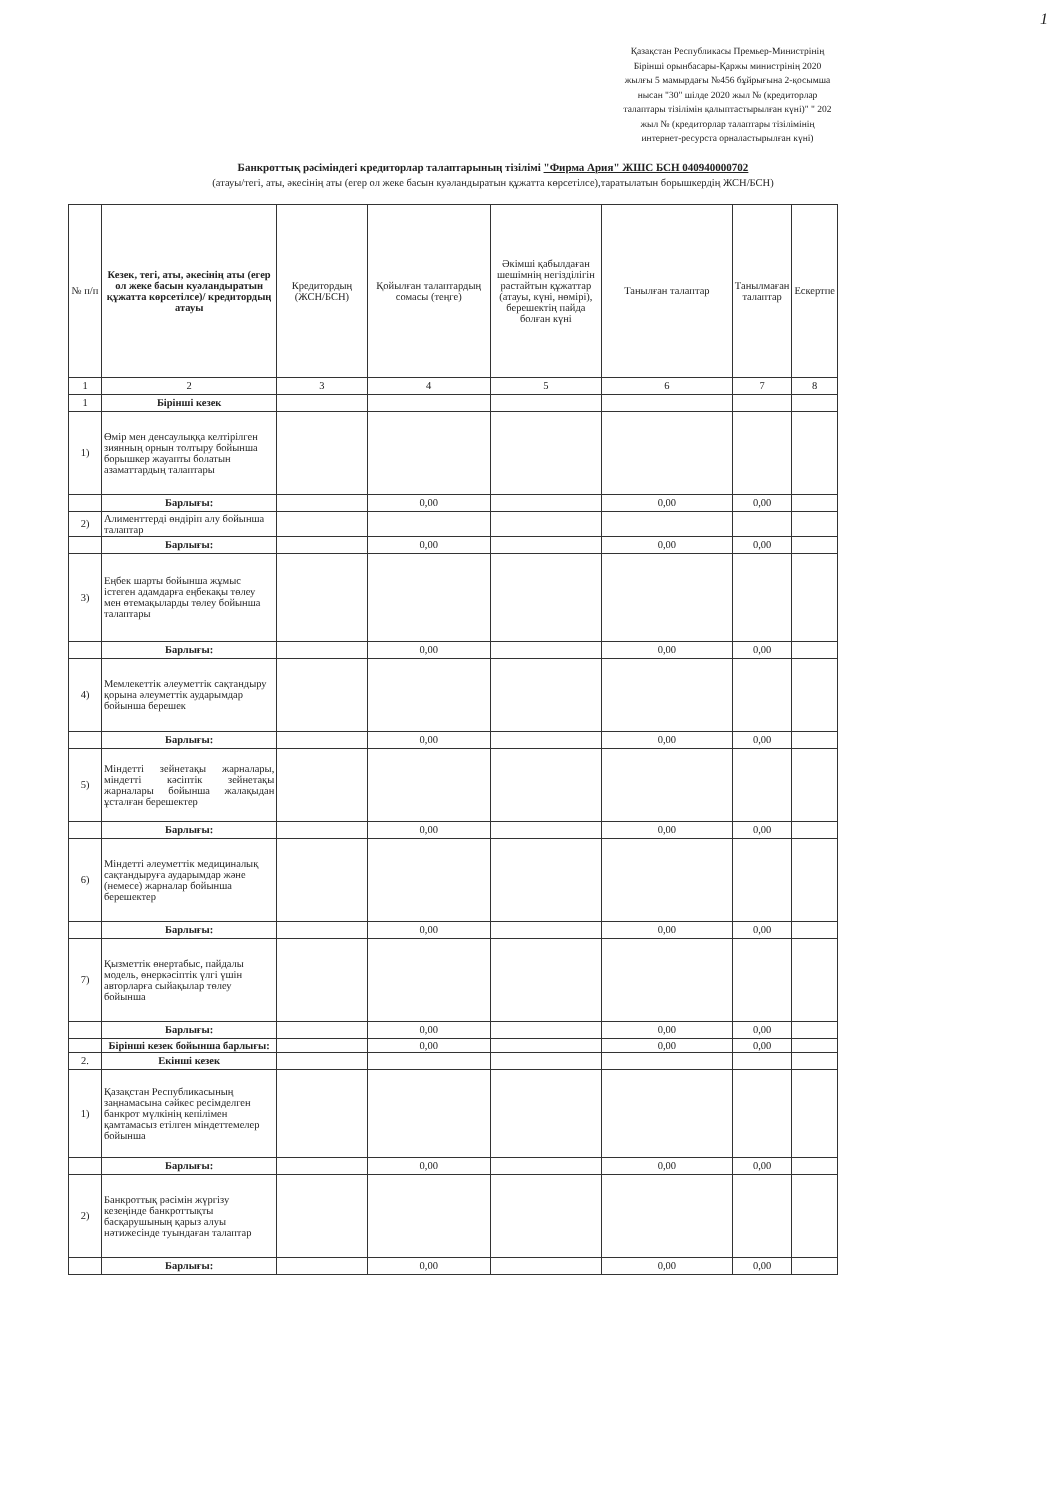1
Қазақстан Республикасы Премьер-Министрінің Бірінші орынбасары-Қаржы министрінің 2020 жылғы 5 мамырдағы №456 бұйрығына 2-қосымша нысан "30" шілде 2020 жыл № (кредиторлар талаптары тізілімін қалыптастырылған күні)" " 202 жыл № (кредиторлар талаптары тізілімінің интернет-ресурста орналастырылған күні)
Банкроттық рәсіміндегі кредиторлар талаптарының тізілімі "Фирма Ария" ЖШС БСН 040940000702
(атауы/тегі, аты, әкесінің аты (егер ол жеке басын куәландыратын құжатта көрсетілсе),таратылатын борышкердің ЖСН/БСН)
| № п/п | Кезек, тегі, аты, әкесінің аты (егер ол жеке басын куәландыратын құжатта көрсетілсе)/ кредитордың атауы | Кредитордың (ЖСН/БСН) | Қойылған талаптардың сомасы (теңге) | Әкімші қабылдаған шешімнің негізділігін растайтын құжаттар (атауы, күні, нөмірі), берешектің пайда болған күні | Танылған талаптар | Танылмаған талаптар | Ескертпе |
| --- | --- | --- | --- | --- | --- | --- | --- |
| 1 | 2 | 3 | 4 | 5 | 6 | 7 | 8 |
| 1 | Бірінші кезек | | | | | | |
| 1) | Өмір мен денсаулыққа келтірілген зиянның орнын толтыру бойынша борышкер жауапты болатын азаматтардың талаптары | | | | | | |
| | Барлығы: | | 0,00 | | 0,00 | 0,00 | |
| 2) | Алименттерді өндіріп алу бойынша талаптар | | | | | | |
| | Барлығы: | | 0,00 | | 0,00 | 0,00 | |
| 3) | Еңбек шарты бойынша жұмыс істеген адамдарға еңбекақы төлеу мен өтемақыларды төлеу бойынша талаптары | | | | | | |
| | Барлығы: | | 0,00 | | 0,00 | 0,00 | |
| 4) | Мемлекеттік әлеуметтік сақтандыру қорына әлеуметтік аударымдар бойынша берешек | | | | | | |
| | Барлығы: | | 0,00 | | 0,00 | 0,00 | |
| 5) | Міндетті зейнетақы жарналары, міндетті кәсіптік зейнетақы жарналары бойынша жалақыдан ұсталған берешектер | | | | | | |
| | Барлығы: | | 0,00 | | 0,00 | 0,00 | |
| 6) | Міндетті әлеуметтік медициналық сақтандыруға аударымдар және (немесе) жарналар бойынша берешектер | | | | | | |
| | Барлығы: | | 0,00 | | 0,00 | 0,00 | |
| 7) | Қызметтік өнертабыс, пайдалы модель, өнеркәсіптік үлгі үшін авторларға сыйақылар төлеу бойынша | | | | | | |
| | Барлығы: | | 0,00 | | 0,00 | 0,00 | |
| | Бірінші кезек бойынша барлығы: | | 0,00 | | 0,00 | 0,00 | |
| 2. | Екінші кезек | | | | | | |
| 1) | Қазақстан Республикасының заңнамасына сәйкес ресімделген банкрот мүлкінің кепілімен қамтамасыз етілген міндеттемелер бойынша | | | | | | |
| | Барлығы: | | 0,00 | | 0,00 | 0,00 | |
| 2) | Банкроттық рәсімін жүргізу кезеңінде банкроттықты басқарушының қарыз алуы нәтижесінде туындаған талаптар | | | | | | |
| | Барлығы: | | 0,00 | | 0,00 | 0,00 | |